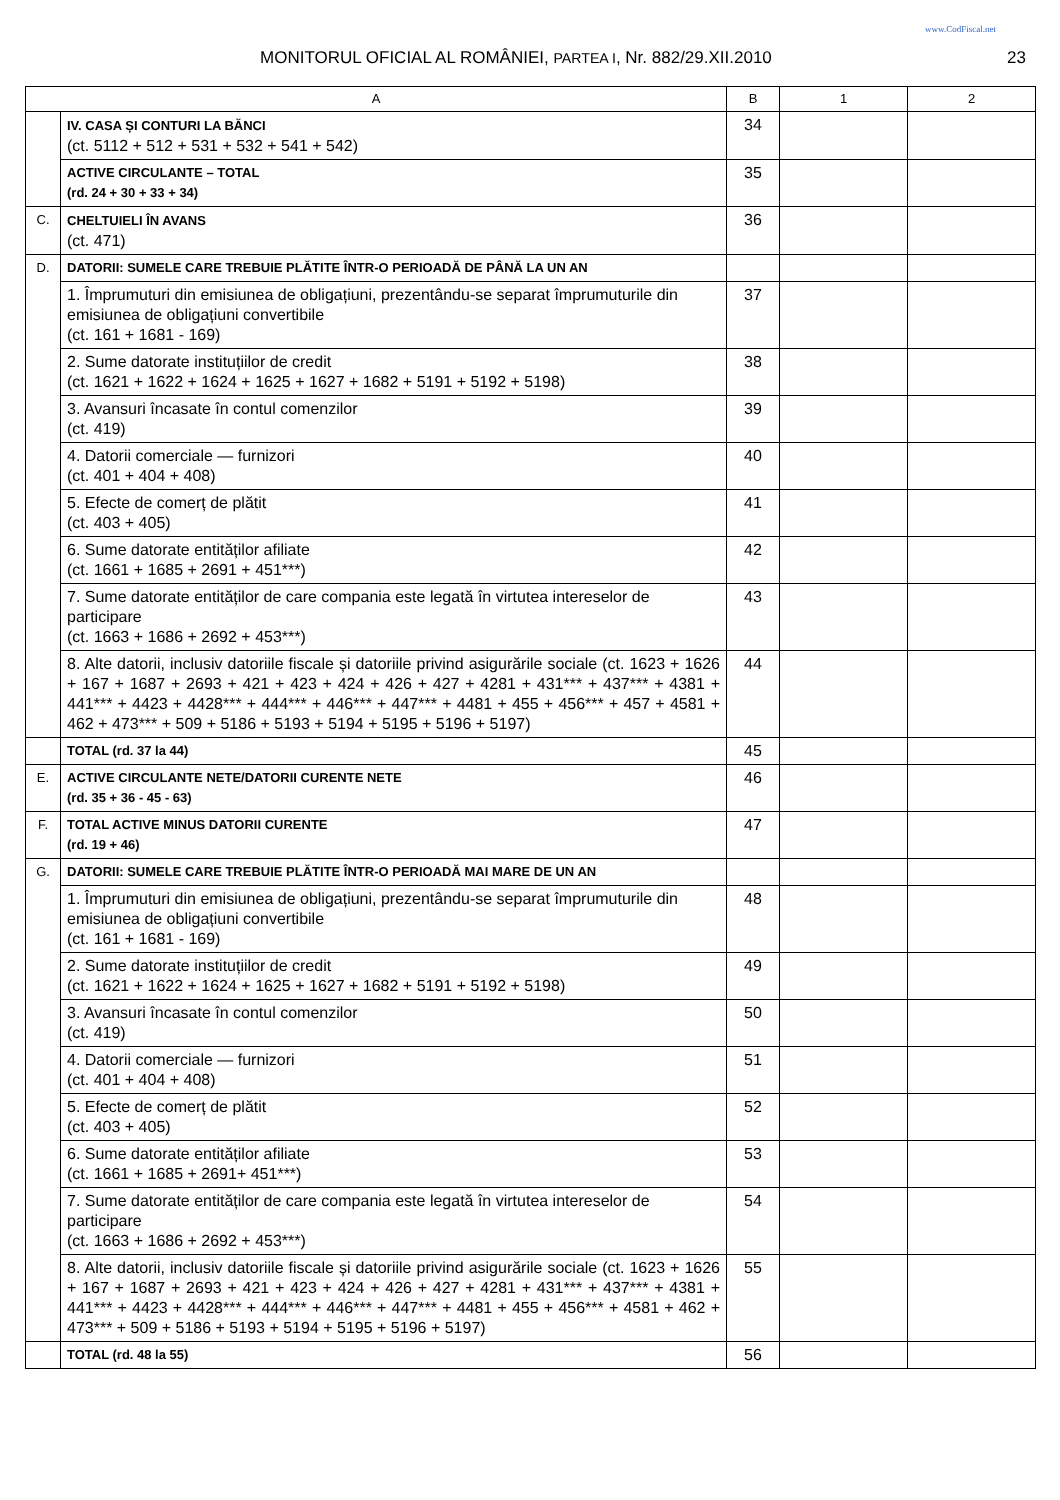www.CodFiscal.net
MONITORUL OFICIAL AL ROMÂNIEI, PARTEA I, Nr. 882/29.XII.2010 23
| A | | B | 1 | 2 |
| --- | --- | --- | --- | --- |
| | IV. CASA ȘI CONTURI LA BĂNCI (ct. 5112 + 512 + 531 + 532 + 541 + 542) | 34 | | |
| | ACTIVE CIRCULANTE – TOTAL (rd. 24 + 30 + 33 + 34) | 35 | | |
| C. | CHELTUIELI ÎN AVANS (ct. 471) | 36 | | |
| D. | DATORII: SUMELE CARE TREBUIE PLĂTITE ÎNTR-O PERIOADĂ DE PÂNĂ LA UN AN | | | |
| | 1. Împrumuturi din emisiunea de obligațiuni, prezentându-se separat împrumuturile din emisiunea de obligațiuni convertibile (ct. 161 + 1681 - 169) | 37 | | |
| | 2. Sume datorate instituțiilor de credit (ct. 1621 + 1622 + 1624 + 1625 + 1627 + 1682 + 5191 + 5192 + 5198) | 38 | | |
| | 3. Avansuri încasate în contul comenzilor (ct. 419) | 39 | | |
| | 4. Datorii comerciale — furnizori (ct. 401 + 404 + 408) | 40 | | |
| | 5. Efecte de comerț de plătit (ct. 403 + 405) | 41 | | |
| | 6. Sume datorate entităților afiliate (ct. 1661 + 1685 + 2691 + 451***) | 42 | | |
| | 7. Sume datorate entităților de care compania este legată în virtutea intereselor de participare (ct. 1663 + 1686 + 2692 + 453***) | 43 | | |
| | 8. Alte datorii, inclusiv datoriile fiscale și datoriile privind asigurările sociale (ct. 1623 + 1626 + 167 + 1687 + 2693 + 421 + 423 + 424 + 426 + 427 + 4281 + 431*** + 437*** + 4381 + 441*** + 4423 + 4428*** + 444*** + 446*** + 447*** + 4481 + 455 + 456*** + 457 + 4581 + 462 + 473*** + 509 + 5186 + 5193 + 5194 + 5195 + 5196 + 5197) | 44 | | |
| | TOTAL (rd. 37 la 44) | 45 | | |
| E. | ACTIVE CIRCULANTE NETE/DATORII CURENTE NETE (rd. 35 + 36 - 45 - 63) | 46 | | |
| F. | TOTAL ACTIVE MINUS DATORII CURENTE (rd. 19 + 46) | 47 | | |
| G. | DATORII: SUMELE CARE TREBUIE PLĂTITE ÎNTR-O PERIOADĂ MAI MARE DE UN AN | | | |
| | 1. Împrumuturi din emisiunea de obligațiuni, prezentându-se separat împrumuturile din emisiunea de obligațiuni convertibile (ct. 161 + 1681 - 169) | 48 | | |
| | 2. Sume datorate instituțiilor de credit (ct. 1621 + 1622 + 1624 + 1625 + 1627 + 1682 + 5191 + 5192 + 5198) | 49 | | |
| | 3. Avansuri încasate în contul comenzilor (ct. 419) | 50 | | |
| | 4. Datorii comerciale — furnizori (ct. 401 + 404 + 408) | 51 | | |
| | 5. Efecte de comerț de plătit (ct. 403 + 405) | 52 | | |
| | 6. Sume datorate entităților afiliate (ct. 1661 + 1685 + 2691+ 451***) | 53 | | |
| | 7. Sume datorate entităților de care compania este legată în virtutea intereselor de participare (ct. 1663 + 1686 + 2692 + 453***) | 54 | | |
| | 8. Alte datorii, inclusiv datoriile fiscale și datoriile privind asigurările sociale (ct. 1623 + 1626 + 167 + 1687 + 2693 + 421 + 423 + 424 + 426 + 427 + 4281 + 431*** + 437*** + 4381 + 441*** + 4423 + 4428*** + 444*** + 446*** + 447*** + 4481 + 455 + 456*** + 4581 + 462 + 473*** + 509 + 5186 + 5193 + 5194 + 5195 + 5196 + 5197) | 55 | | |
| | TOTAL (rd. 48 la 55) | 56 | | |